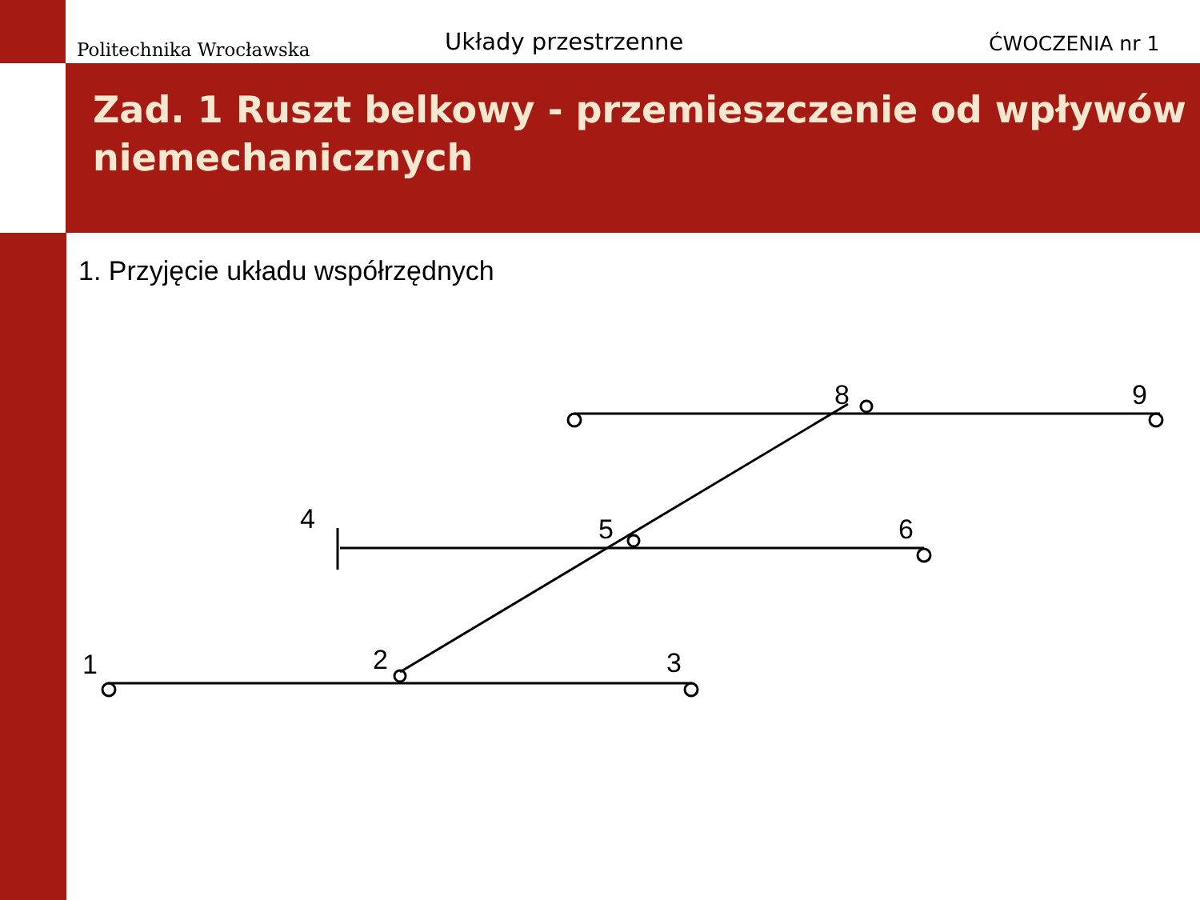Politechnika Wrocławska
Układy przestrzenne
ĆWOCZENIA nr 1
Zad. 1 Ruszt belkowy - przemieszczenie od wpływów niemechanicznych
1. Przyjęcie układu współrzędnych
1
2
3
4
5
6
8
9